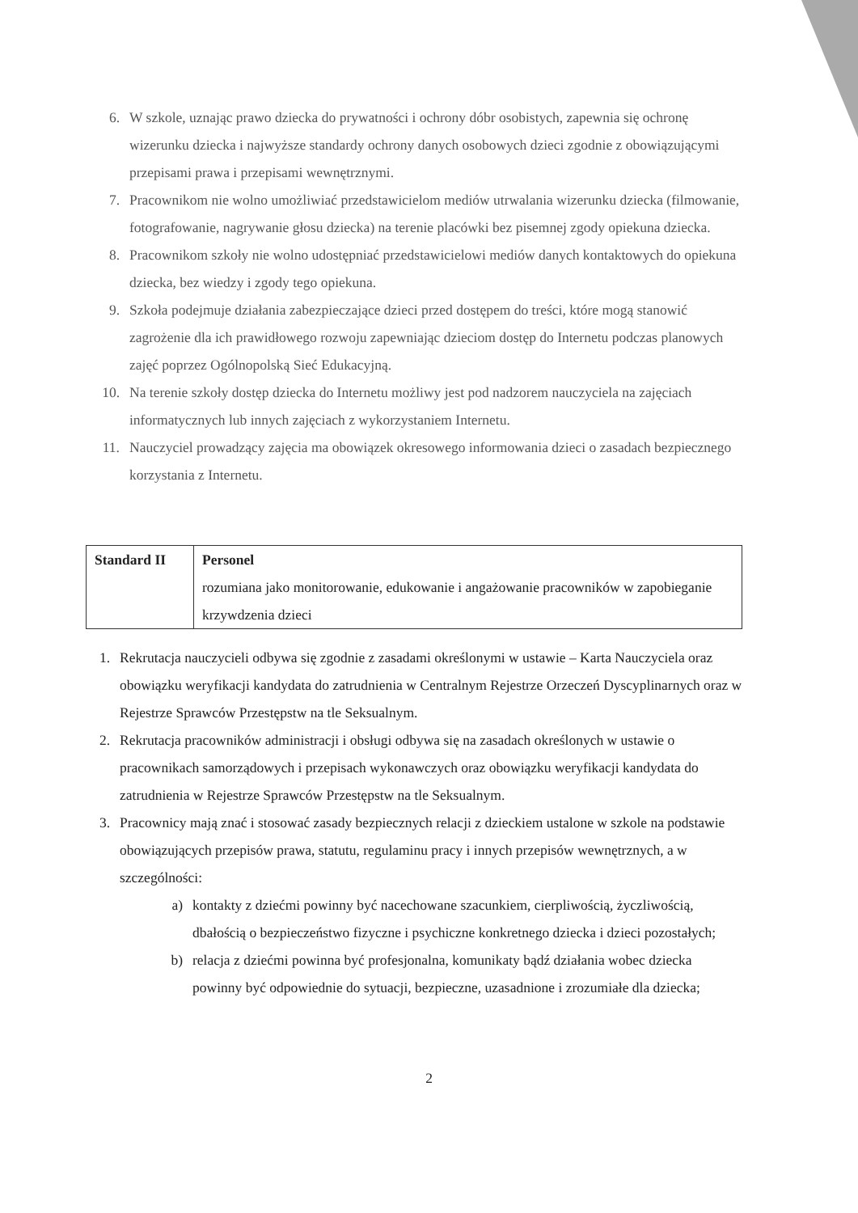6. W szkole, uznając prawo dziecka do prywatności i ochrony dóbr osobistych, zapewnia się ochronę wizerunku dziecka i najwyższe standardy ochrony danych osobowych dzieci zgodnie z obowiązującymi przepisami prawa i przepisami wewnętrznymi.
7. Pracownikom nie wolno umożliwiać przedstawicielom mediów utrwalania wizerunku dziecka (filmowanie, fotografowanie, nagrywanie głosu dziecka) na terenie placówki bez pisemnej zgody opiekuna dziecka.
8. Pracownikom szkoły nie wolno udostępniać przedstawicielowi mediów danych kontaktowych do opiekuna dziecka, bez wiedzy i zgody tego opiekuna.
9. Szkoła podejmuje działania zabezpieczające dzieci przed dostępem do treści, które mogą stanowić zagrożenie dla ich prawidłowego rozwoju zapewniając dzieciom dostęp do Internetu podczas planowych zajęć poprzez Ogólnopolską Sieć Edukacyjną.
10. Na terenie szkoły dostęp dziecka do Internetu możliwy jest pod nadzorem nauczyciela na zajęciach informatycznych lub innych zajęciach z wykorzystaniem Internetu.
11. Nauczyciel prowadzący zajęcia ma obowiązek okresowego informowania dzieci o zasadach bezpiecznego korzystania z Internetu.
| Standard II | Personel rozumiana jako monitorowanie, edukowanie i angażowanie pracowników w zapobieganie krzywdzenia dzieci |
1. Rekrutacja nauczycieli odbywa się zgodnie z zasadami określonymi w ustawie – Karta Nauczyciela oraz obowiązku weryfikacji kandydata do zatrudnienia w Centralnym Rejestrze Orzeczeń Dyscyplinarnych oraz w Rejestrze Sprawców Przestępstw na tle Seksualnym.
2. Rekrutacja pracowników administracji i obsługi odbywa się na zasadach określonych w ustawie o pracownikach samorządowych i przepisach wykonawczych oraz obowiązku weryfikacji kandydata do zatrudnienia w Rejestrze Sprawców Przestępstw na tle Seksualnym.
3. Pracownicy mają znać i stosować zasady bezpiecznych relacji z dzieckiem ustalone w szkole na podstawie obowiązujących przepisów prawa, statutu, regulaminu pracy i innych przepisów wewnętrznych, a w szczególności:
a) kontakty z dziećmi powinny być nacechowane szacunkiem, cierpliwością, życzliwością, dbałością o bezpieczeństwo fizyczne i psychiczne konkretnego dziecka i dzieci pozostałych;
b) relacja z dziećmi powinna być profesjonalna, komunikaty bądź działania wobec dziecka powinny być odpowiednie do sytuacji, bezpieczne, uzasadnione i zrozumiałe dla dziecka;
2